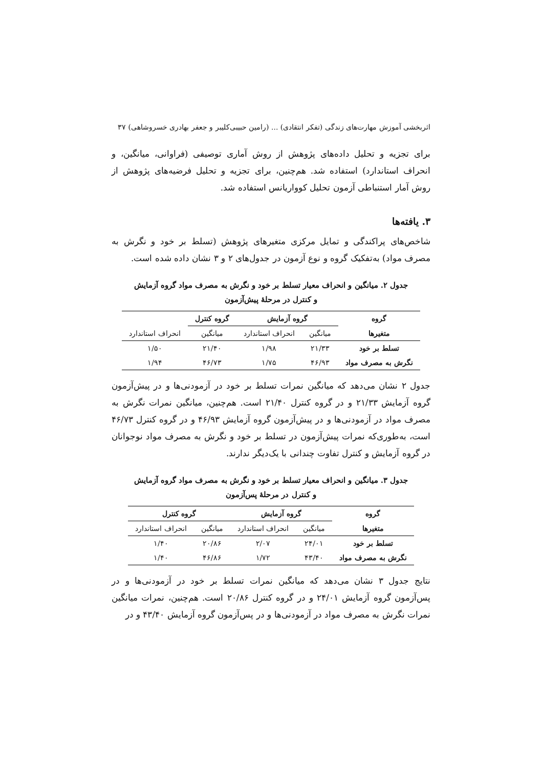اثربخشی آموزش مهارت‌های زندگی (تفکر انتقادی) ... (رامین حبیبی‌کلیبر و جعفر بهادری خسروشاهی) ۳۷
برای تجزیه و تحلیل داده‌های پژوهش از روش آماری توصیفی (فراوانی، میانگین، و انحراف استاندارد) استفاده شد. هم‌چنین، برای تجزیه و تحلیل فرضیه‌های پژوهش از روش آمار استنباطی آزمون تحلیل کوواریانس استفاده شد.
۳. یافته‌ها
شاخص‌های پراکندگی و تمایل مرکزی متغیرهای پژوهش (تسلط بر خود و نگرش به مصرف مواد) به‌تفکیک گروه و نوع آزمون در جدول‌های ۲ و ۳ نشان داده شده است.
جدول ۲. میانگین و انحراف معیار تسلط بر خود و نگرش به مصرف مواد گروه آزمایش
و کنترل در مرحلهٔ پیش‌آزمون
| گروه | گروه آزمایش | | گروه کنترل | |
| --- | --- | --- | --- | --- |
| متغیرها | میانگین | انحراف استاندارد | میانگین | انحراف استاندارد |
| تسلط بر خود | ۲۱/۳۳ | ۱/۹۸ | ۲۱/۴۰ | ۱/۵۰ |
| نگرش به مصرف مواد | ۴۶/۹۳ | ۱/۷۵ | ۴۶/۷۳ | ۱/۹۴ |
جدول ۲ نشان می‌دهد که میانگین نمرات تسلط بر خود در آزمودنی‌ها و در پیش‌آزمون گروه آزمایش ۲۱/۳۳ و در گروه کنترل ۲۱/۴۰ است. هم‌چنین، میانگین نمرات نگرش به مصرف مواد در آزمودنی‌ها و در پیش‌آزمون گروه آزمایش ۴۶/۹۳ و در گروه کنترل ۴۶/۷۳ است، به‌طوری‌که نمرات پیش‌آزمون در تسلط بر خود و نگرش به مصرف مواد نوجوانان در گروه آزمایش و کنترل تفاوت چندانی با یک‌دیگر ندارند.
جدول ۳. میانگین و انحراف معیار تسلط بر خود و نگرش به مصرف مواد گروه آزمایش
و کنترل در مرحلهٔ پس‌آزمون
| گروه | گروه آزمایش | | گروه کنترل | |
| --- | --- | --- | --- | --- |
| متغیرها | میانگین | انحراف استاندارد | میانگین | انحراف استاندارد |
| تسلط بر خود | ۲۴/۰۱ | ۲/۰۷ | ۲۰/۸۶ | ۱/۴۰ |
| نگرش به مصرف مواد | ۴۳/۴۰ | ۱/۷۲ | ۴۶/۸۶ | ۱/۴۰ |
نتایج جدول ۳ نشان می‌دهد که میانگین نمرات تسلط بر خود در آزمودنی‌ها و در پس‌آزمون گروه آزمایش ۲۴/۰۱ و در گروه کنترل ۲۰/۸۶ است. هم‌چنین، نمرات میانگین نمرات نگرش به مصرف مواد در آزمودنی‌ها و در پس‌آزمون گروه آزمایش ۴۳/۴۰ و در